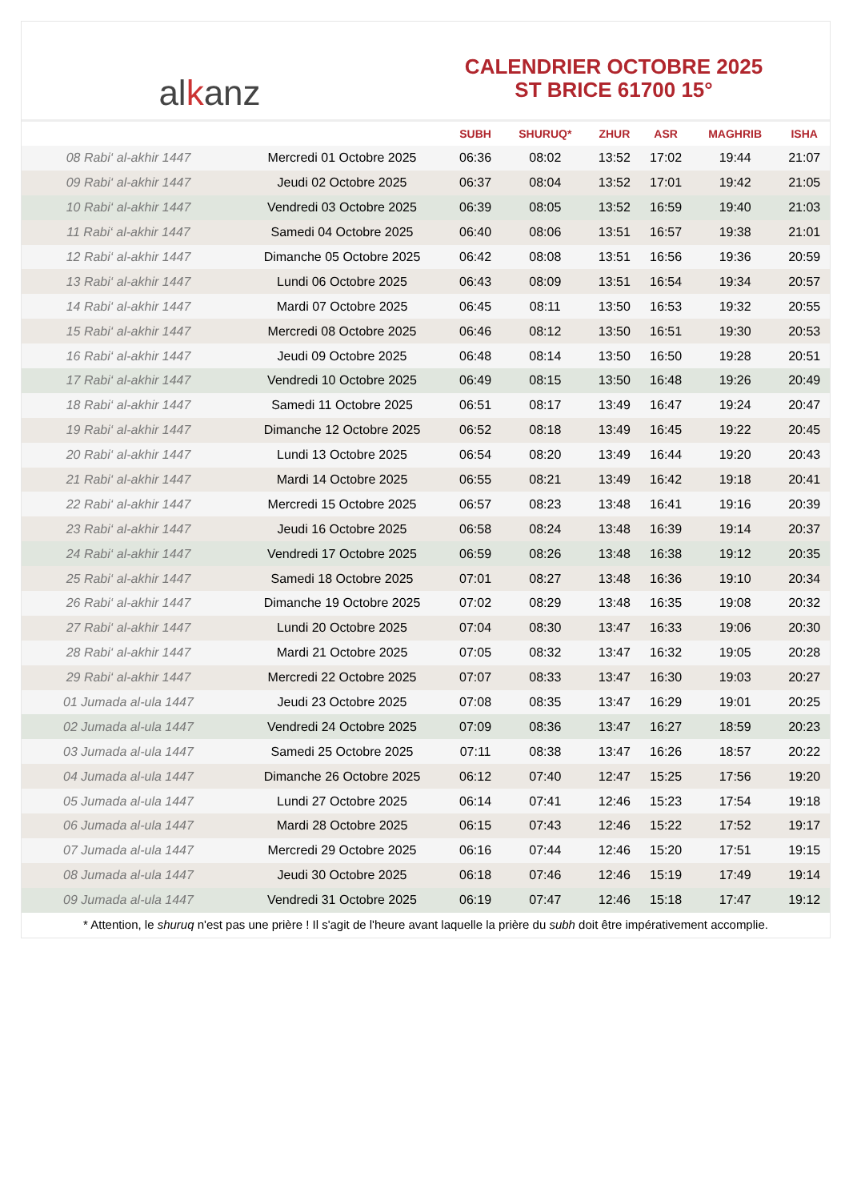al k anz
CALENDRIER OCTOBRE 2025
ST BRICE 61700 15°
| | | SUBH | SHURUQ* | ZHUR | ASR | MAGHRIB | ISHA |
| --- | --- | --- | --- | --- | --- | --- | --- |
| 08 Rabi‘ al-akhir 1447 | Mercredi 01 Octobre 2025 | 06:36 | 08:02 | 13:52 | 17:02 | 19:44 | 21:07 |
| 09 Rabi‘ al-akhir 1447 | Jeudi 02 Octobre 2025 | 06:37 | 08:04 | 13:52 | 17:01 | 19:42 | 21:05 |
| 10 Rabi‘ al-akhir 1447 | Vendredi 03 Octobre 2025 | 06:39 | 08:05 | 13:52 | 16:59 | 19:40 | 21:03 |
| 11 Rabi‘ al-akhir 1447 | Samedi 04 Octobre 2025 | 06:40 | 08:06 | 13:51 | 16:57 | 19:38 | 21:01 |
| 12 Rabi‘ al-akhir 1447 | Dimanche 05 Octobre 2025 | 06:42 | 08:08 | 13:51 | 16:56 | 19:36 | 20:59 |
| 13 Rabi‘ al-akhir 1447 | Lundi 06 Octobre 2025 | 06:43 | 08:09 | 13:51 | 16:54 | 19:34 | 20:57 |
| 14 Rabi‘ al-akhir 1447 | Mardi 07 Octobre 2025 | 06:45 | 08:11 | 13:50 | 16:53 | 19:32 | 20:55 |
| 15 Rabi‘ al-akhir 1447 | Mercredi 08 Octobre 2025 | 06:46 | 08:12 | 13:50 | 16:51 | 19:30 | 20:53 |
| 16 Rabi‘ al-akhir 1447 | Jeudi 09 Octobre 2025 | 06:48 | 08:14 | 13:50 | 16:50 | 19:28 | 20:51 |
| 17 Rabi‘ al-akhir 1447 | Vendredi 10 Octobre 2025 | 06:49 | 08:15 | 13:50 | 16:48 | 19:26 | 20:49 |
| 18 Rabi‘ al-akhir 1447 | Samedi 11 Octobre 2025 | 06:51 | 08:17 | 13:49 | 16:47 | 19:24 | 20:47 |
| 19 Rabi‘ al-akhir 1447 | Dimanche 12 Octobre 2025 | 06:52 | 08:18 | 13:49 | 16:45 | 19:22 | 20:45 |
| 20 Rabi‘ al-akhir 1447 | Lundi 13 Octobre 2025 | 06:54 | 08:20 | 13:49 | 16:44 | 19:20 | 20:43 |
| 21 Rabi‘ al-akhir 1447 | Mardi 14 Octobre 2025 | 06:55 | 08:21 | 13:49 | 16:42 | 19:18 | 20:41 |
| 22 Rabi‘ al-akhir 1447 | Mercredi 15 Octobre 2025 | 06:57 | 08:23 | 13:48 | 16:41 | 19:16 | 20:39 |
| 23 Rabi‘ al-akhir 1447 | Jeudi 16 Octobre 2025 | 06:58 | 08:24 | 13:48 | 16:39 | 19:14 | 20:37 |
| 24 Rabi‘ al-akhir 1447 | Vendredi 17 Octobre 2025 | 06:59 | 08:26 | 13:48 | 16:38 | 19:12 | 20:35 |
| 25 Rabi‘ al-akhir 1447 | Samedi 18 Octobre 2025 | 07:01 | 08:27 | 13:48 | 16:36 | 19:10 | 20:34 |
| 26 Rabi‘ al-akhir 1447 | Dimanche 19 Octobre 2025 | 07:02 | 08:29 | 13:48 | 16:35 | 19:08 | 20:32 |
| 27 Rabi‘ al-akhir 1447 | Lundi 20 Octobre 2025 | 07:04 | 08:30 | 13:47 | 16:33 | 19:06 | 20:30 |
| 28 Rabi‘ al-akhir 1447 | Mardi 21 Octobre 2025 | 07:05 | 08:32 | 13:47 | 16:32 | 19:05 | 20:28 |
| 29 Rabi‘ al-akhir 1447 | Mercredi 22 Octobre 2025 | 07:07 | 08:33 | 13:47 | 16:30 | 19:03 | 20:27 |
| 01 Jumada al-ula 1447 | Jeudi 23 Octobre 2025 | 07:08 | 08:35 | 13:47 | 16:29 | 19:01 | 20:25 |
| 02 Jumada al-ula 1447 | Vendredi 24 Octobre 2025 | 07:09 | 08:36 | 13:47 | 16:27 | 18:59 | 20:23 |
| 03 Jumada al-ula 1447 | Samedi 25 Octobre 2025 | 07:11 | 08:38 | 13:47 | 16:26 | 18:57 | 20:22 |
| 04 Jumada al-ula 1447 | Dimanche 26 Octobre 2025 | 06:12 | 07:40 | 12:47 | 15:25 | 17:56 | 19:20 |
| 05 Jumada al-ula 1447 | Lundi 27 Octobre 2025 | 06:14 | 07:41 | 12:46 | 15:23 | 17:54 | 19:18 |
| 06 Jumada al-ula 1447 | Mardi 28 Octobre 2025 | 06:15 | 07:43 | 12:46 | 15:22 | 17:52 | 19:17 |
| 07 Jumada al-ula 1447 | Mercredi 29 Octobre 2025 | 06:16 | 07:44 | 12:46 | 15:20 | 17:51 | 19:15 |
| 08 Jumada al-ula 1447 | Jeudi 30 Octobre 2025 | 06:18 | 07:46 | 12:46 | 15:19 | 17:49 | 19:14 |
| 09 Jumada al-ula 1447 | Vendredi 31 Octobre 2025 | 06:19 | 07:47 | 12:46 | 15:18 | 17:47 | 19:12 |
* Attention, le shuruq n'est pas une prière ! Il s'agit de l'heure avant laquelle la prière du subh doit être impérativement accomplie.